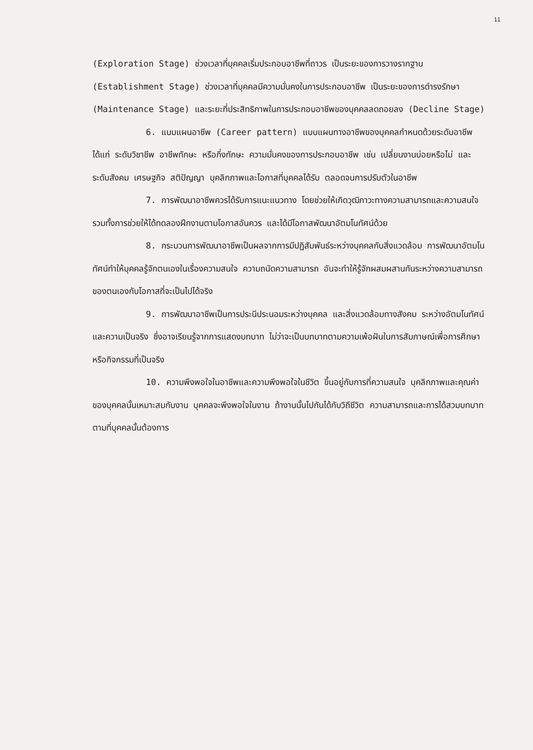11
(Exploration Stage) ช่วงเวลาที่บุคคลเริ่มประกอบอาชีพที่ถาวร เป็นระยะของการวางรากฐาน (Establishment Stage) ช่วงเวลาที่บุคคลมีความมั่นคงในการประกอบอาชีพ เป็นระยะของการดำรงรักษา (Maintenance Stage) และระยะที่ประสิทธิภาพในการประกอบอาชีพของบุคคลลดถอยลง (Decline Stage)
6. แบบแผนอาชีพ (Career pattern) แบบแผนทางอาชีพของบุคคลกำหนดด้วยระดับอาชีพ ได้แก่ ระดับวิชาชีพ อาชีพทักษะ หรือกึ่งทักษะ ความมั่นคงของการประกอบอาชีพ เช่น เปลี่ยนงานบ่อยหรือไม่ และระดับสังคม เศรษฐกิจ สติปัญญา บุคลิกภาพและโอกาสที่บุคคลได้รับ ตลอดจนการปรับตัวในอาชีพ
7. การพัฒนาอาชีพควรได้รับการแนะแนวทาง โดยช่วยให้เกิดวุฒิภาวะทางความสามารถและความสนใจ รวมทั้งการช่วยให้ได้ทดลองฝึกงานตามโอกาสอันควร และได้มีโอกาสพัฒนาอัตมโนทัศน์ด้วย
8. กระบวนการพัฒนาอาชีพเป็นผลจากการมีปฏิสัมพันธ์ระหว่างบุคคลกับสิ่งแวดล้อม การพัฒนาอัตมโนทัศน์ทำให้บุคคลรู้จักตนเองในเรื่องความสนใจ ความถนัดความสามารถ อันจะทำให้รู้จักผสมผสานกันระหว่างความสามารถของตนเองกับโอกาสที่จะเป็นไปได้จริง
9. การพัฒนาอาชีพเป็นการประนีประนอมระหว่างบุคคล และสิ่งแวดล้อมทางสังคม ระหว่างอัตมโนทัศน์และความเป็นจริง ซึ่งอาจเรียนรู้จากการแสดงบทบาท ไม่ว่าจะเป็นบทบาทตามความเพ้อฝันในการสัมภาษณ์เพื่อการศึกษาหรือกิจกรรมที่เป็นจริง
10. ความพึงพอใจในอาชีพและความพึงพอใจในชีวิต ขึ้นอยู่กับการที่ความสนใจ บุคลิกภาพและคุณค่าของบุคคลนั้นเหมาะสมกับงาน บุคคลจะพึงพอใจในงาน ถ้างานนั้นไปกันได้กับวิถีชีวิต ความสามารถและการได้สวมบทบาทตามที่บุคคลนั้นต้องการ